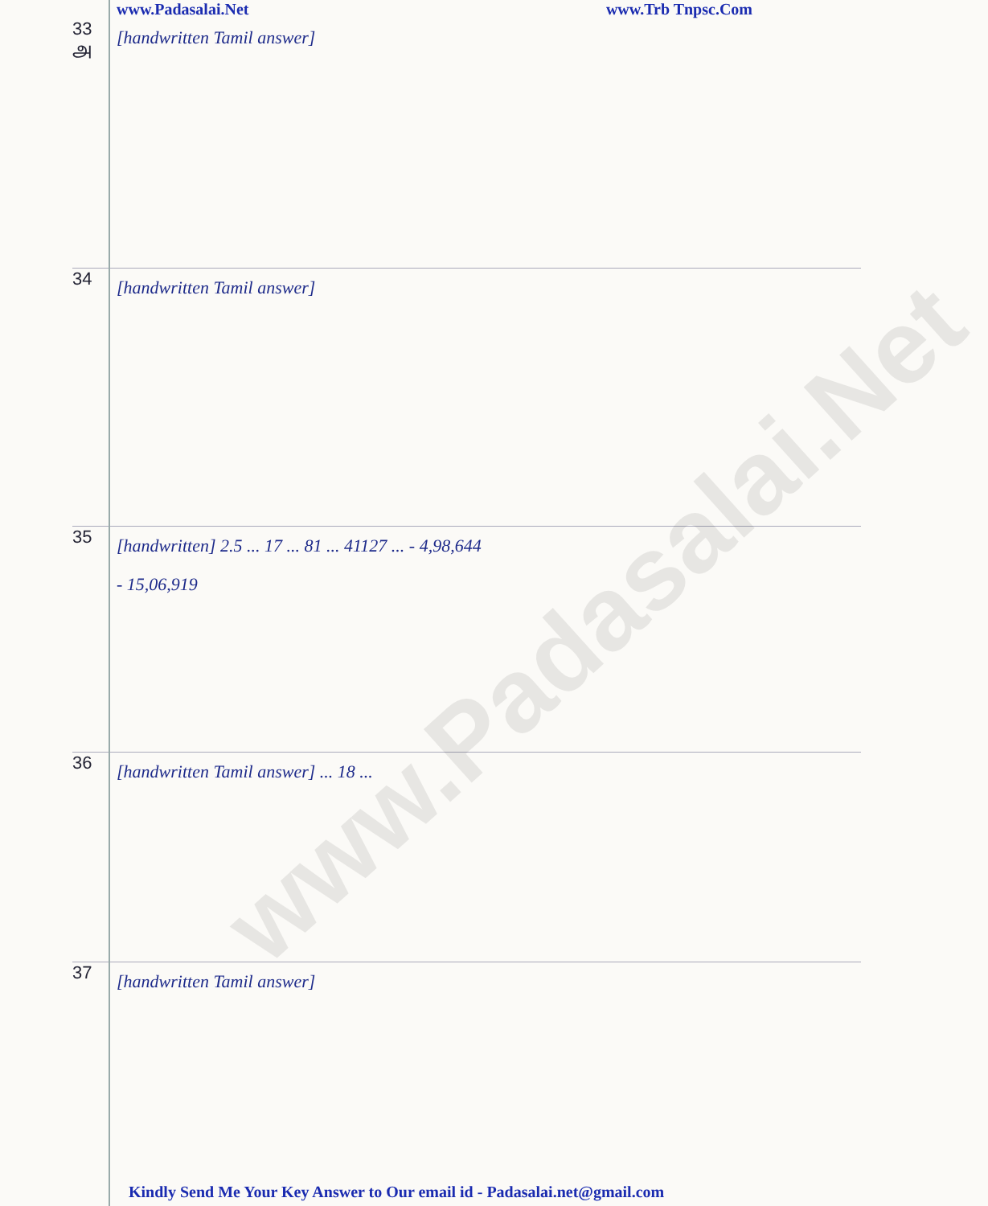www.Padasalai.Net
www.Padasalai.Net www.Trb Tnpsc.Com
33
அ
[handwritten Tamil answer]
34
[handwritten Tamil answer]
35
[handwritten] 2.5 ... 17 ... 81 ... 41127 ... - 4,98,644
- 15,06,919
36
[handwritten Tamil answer] ... 18 ...
37
[handwritten Tamil answer]
Kindly Send Me Your Key Answer to Our email id - Padasalai.net@gmail.com